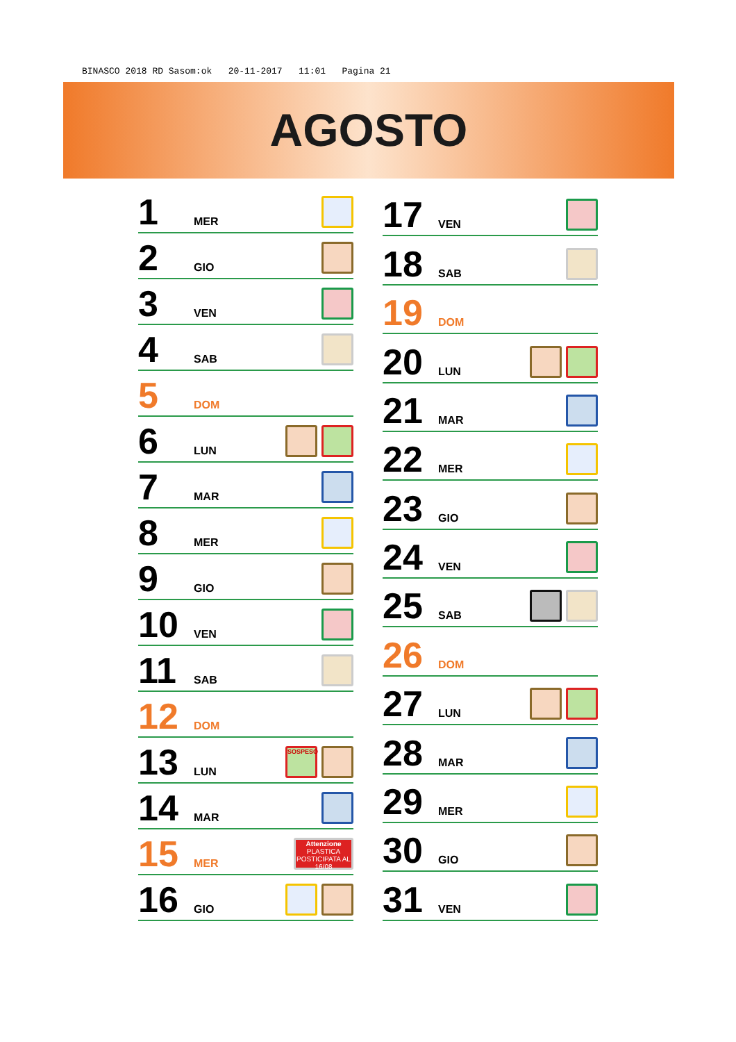BINASCO 2018 RD Sasom:ok 20-11-2017 11:01 Pagina 21
AGOSTO
| 1 | MER | |
| 2 | GIO | |
| 3 | VEN | |
| 4 | SAB | |
| 5 | DOM | |
| 6 | LUN | |
| 7 | MAR | |
| 8 | MER | |
| 9 | GIO | |
| 10 | VEN | |
| 11 | SAB | |
| 12 | DOM | |
| 13 | LUN | SOSPESO |
| 14 | MAR | |
| 15 | MER | Attenzione PLASTICA POSTICIPATA AL 16/08 |
| 16 | GIO | |
| 17 | VEN | |
| 18 | SAB | |
| 19 | DOM | |
| 20 | LUN | |
| 21 | MAR | |
| 22 | MER | |
| 23 | GIO | |
| 24 | VEN | |
| 25 | SAB | |
| 26 | DOM | |
| 27 | LUN | |
| 28 | MAR | |
| 29 | MER | |
| 30 | GIO | |
| 31 | VEN | |